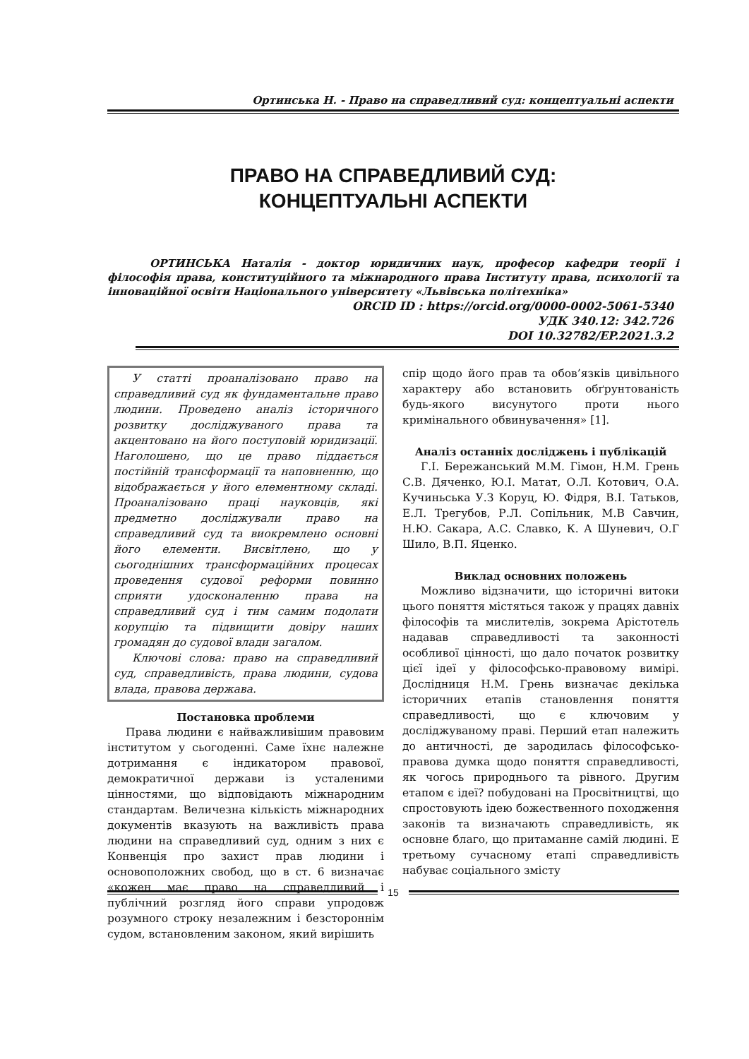Ортинська Н. - Право на справедливий суд: концептуальні аспекти
ПРАВО НА СПРАВЕДЛИВИЙ СУД:
КОНЦЕПТУАЛЬНІ АСПЕКТИ
ОРТИНСЬКА Наталія - доктор юридичних наук, професор кафедри теорії і філософія права, конституційного та міжнародного права Інституту права, психології та інноваційної освіти Національного університету «Львівська політехніка»
ORCID ID : https://orcid.org/0000-0002-5061-5340
УДК 340.12: 342.726
DOI 10.32782/EP.2021.3.2
У статті проаналізовано право на справедливий суд як фундаментальне право людини. Проведено аналіз історичного розвитку досліджуваного права та акцентовано на його поступовій юридизації. Наголошено, що це право піддається постійній трансформації та наповненню, що відображається у його елементному складі. Проаналізовано праці науковців, які предметно досліджували право на справедливий суд та виокремлено основні його елементи. Висвітлено, що у сьогоднішних трансформаційних процесах проведення судової реформи повинно сприяти удосконаленню права на справедливий суд і тим самим подолати корупцію та підвищити довіру наших громадян до судової влади загалом.
Ключові слова: право на справедливий суд, справедливість, права людини, судова влада, правова держава.
Постановка проблеми
Права людини є найважливішим правовим інститутом у сьогоденні. Саме їхнє належне дотримання є індикатором правової, демократичної держави із усталеними цінностями, що відповідають міжнародним стандартам. Величезна кількість міжнародних документів вказують на важливість права людини на справедливий суд, одним з них є Конвенція про захист прав людини і основоположних свобод, що в ст. 6 визначає «кожен має право на справедливий і публічний розгляд його справи упродовж розумного строку незалежним і безстороннім судом, встановленим законом, який вирішить
спір щодо його прав та обов’язків цивільного характеру або встановить обґрунтованість будь-якого висунутого проти нього кримінального обвинувачення» [1].
Аналіз останніх досліджень і публікацій
Г.І. Бережанський М.М. Гімон, Н.М. Грень С.В. Дяченко, Ю.І. Матат, О.Л. Котович, О.А. Кучиньська У.З Коруц, Ю. Фідря, В.І. Татьков, Е.Л. Трегубов, Р.Л. Сопільник, М.В Савчин, Н.Ю. Сакара, А.С. Славко, К. А Шуневич, О.Г Шило, В.П. Яценко.
Виклад основних положень
Можливо відзначити, що історичні витоки цього поняття містяться також у працях давніх філософів та мислителів, зокрема Арістотель надавав справедливості та законності особливої цінності, що дало початок розвитку цієї ідеї у філософсько-правовому вимірі. Дослідниця Н.М. Грень визначає декілька історичних етапів становлення поняття справедливості, що є ключовим у досліджуваному праві. Перший етап належить до античності, де зародилась філософсько-правова думка щодо поняття справедливості, як чогось природнього та рівного. Другим етапом є ідеї? побудовані на Просвітництві, що спростовують ідею божественного походження законів та визначають справедливість, як основне благо, що притаманне самій людині. Е третьому сучасному етапі справедливість набуває соціального змісту
15